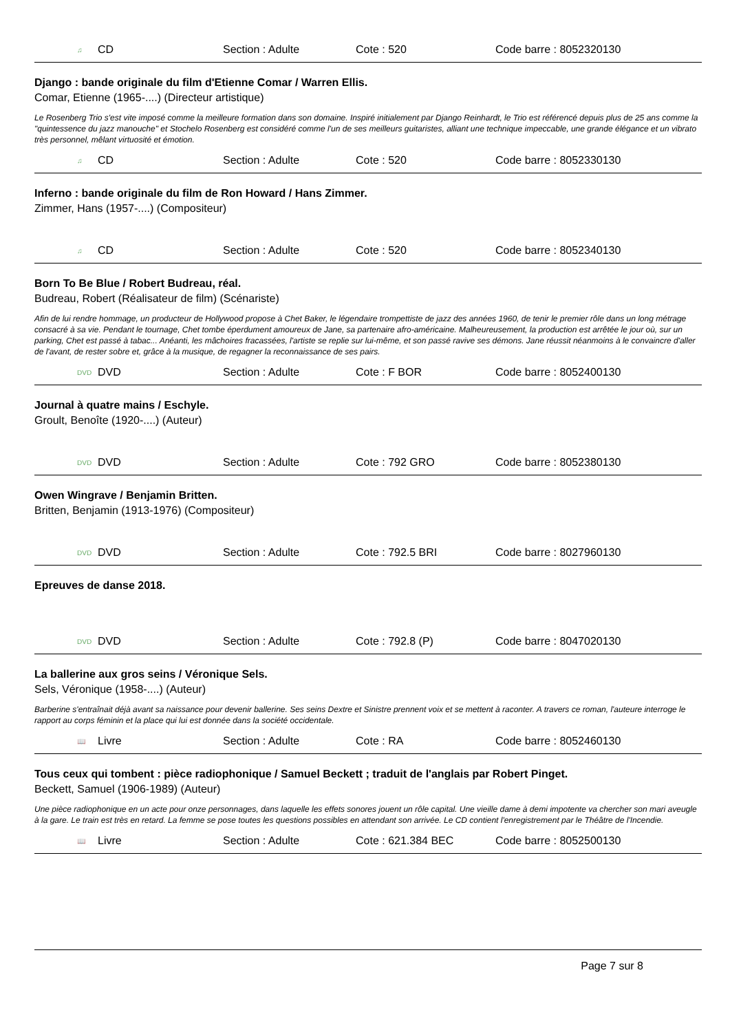♫ CD Section : Adulte Cote : 520 Code barre : 8052320130
Django : bande originale du film d'Etienne Comar / Warren Ellis.
Comar, Etienne (1965-....) (Directeur artistique)
Le Rosenberg Trio s'est vite imposé comme la meilleure formation dans son domaine. Inspiré initialement par Django Reinhardt, le Trio est référencé depuis plus de 25 ans comme la "quintessence du jazz manouche" et Stochelo Rosenberg est considéré comme l'un de ses meilleurs guitaristes, alliant une technique impeccable, une grande élégance et un vibrato très personnel, mêlant virtuosité et émotion.
♫ CD Section : Adulte Cote : 520 Code barre : 8052330130
Inferno : bande originale du film de Ron Howard / Hans Zimmer.
Zimmer, Hans (1957-....) (Compositeur)
♫ CD Section : Adulte Cote : 520 Code barre : 8052340130
Born To Be Blue / Robert Budreau, réal.
Budreau, Robert (Réalisateur de film) (Scénariste)
Afin de lui rendre hommage, un producteur de Hollywood propose à Chet Baker, le légendaire trompettiste de jazz des années 1960, de tenir le premier rôle dans un long métrage consacré à sa vie. Pendant le tournage, Chet tombe éperdument amoureux de Jane, sa partenaire afro-américaine. Malheureusement, la production est arrêtée le jour où, sur un parking, Chet est passé à tabac... Anéanti, les mâchoires fracassées, l'artiste se replie sur lui-même, et son passé ravive ses démons. Jane réussit néanmoins à le convaincre d'aller de l'avant, de rester sobre et, grâce à la musique, de regagner la reconnaissance de ses pairs.
DVD DVD Section : Adulte Cote : F BOR Code barre : 8052400130
Journal à quatre mains / Eschyle.
Groult, Benoîte (1920-....) (Auteur)
DVD DVD Section : Adulte Cote : 792 GRO Code barre : 8052380130
Owen Wingrave / Benjamin Britten.
Britten, Benjamin (1913-1976) (Compositeur)
DVD DVD Section : Adulte Cote : 792.5 BRI Code barre : 8027960130
Epreuves de danse 2018.
DVD DVD Section : Adulte Cote : 792.8 (P) Code barre : 8047020130
La ballerine aux gros seins / Véronique Sels.
Sels, Véronique (1958-....) (Auteur)
Barberine s'entraînait déjà avant sa naissance pour devenir ballerine. Ses seins Dextre et Sinistre prennent voix et se mettent à raconter. A travers ce roman, l'auteure interroge le rapport au corps féminin et la place qui lui est donnée dans la société occidentale.
📖 Livre Section : Adulte Cote : RA Code barre : 8052460130
Tous ceux qui tombent : pièce radiophonique / Samuel Beckett ; traduit de l'anglais par Robert Pinget.
Beckett, Samuel (1906-1989) (Auteur)
Une pièce radiophonique en un acte pour onze personnages, dans laquelle les effets sonores jouent un rôle capital. Une vieille dame à demi impotente va chercher son mari aveugle à la gare. Le train est très en retard. La femme se pose toutes les questions possibles en attendant son arrivée. Le CD contient l'enregistrement par le Théâtre de l'Incendie.
📖 Livre Section : Adulte Cote : 621.384 BEC Code barre : 8052500130
Page 7 sur 8